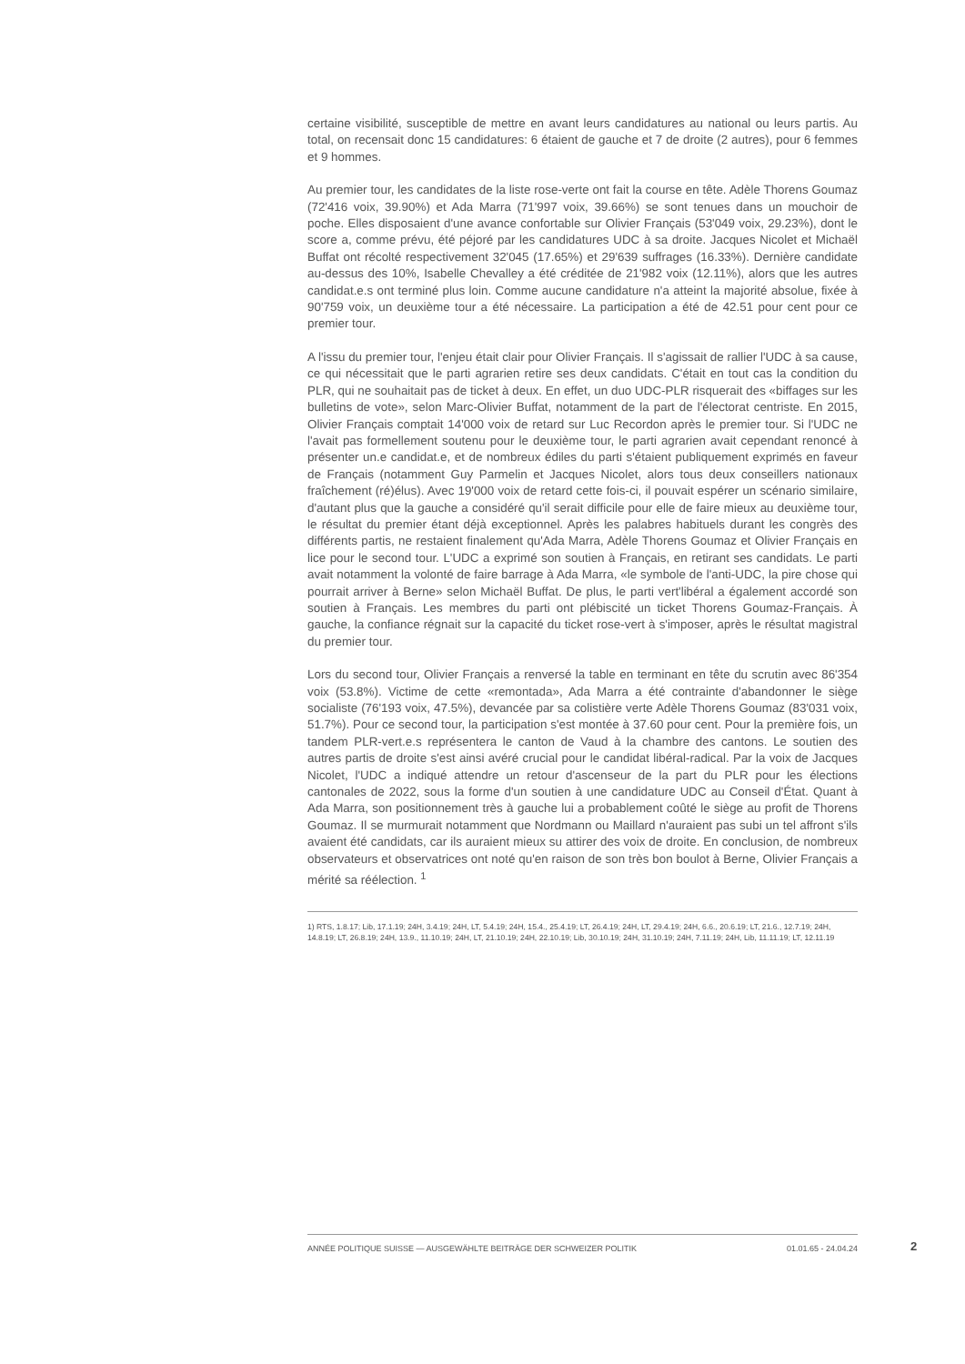certaine visibilité, susceptible de mettre en avant leurs candidatures au national ou leurs partis. Au total, on recensait donc 15 candidatures: 6 étaient de gauche et 7 de droite (2 autres), pour 6 femmes et 9 hommes.
Au premier tour, les candidates de la liste rose-verte ont fait la course en tête. Adèle Thorens Goumaz (72'416 voix, 39.90%) et Ada Marra (71'997 voix, 39.66%) se sont tenues dans un mouchoir de poche. Elles disposaient d'une avance confortable sur Olivier Français (53'049 voix, 29.23%), dont le score a, comme prévu, été péjoré par les candidatures UDC à sa droite. Jacques Nicolet et Michaël Buffat ont récolté respectivement 32'045 (17.65%) et 29'639 suffrages (16.33%). Dernière candidate au-dessus des 10%, Isabelle Chevalley a été créditée de 21'982 voix (12.11%), alors que les autres candidat.e.s ont terminé plus loin. Comme aucune candidature n'a atteint la majorité absolue, fixée à 90'759 voix, un deuxième tour a été nécessaire. La participation a été de 42.51 pour cent pour ce premier tour.
A l'issu du premier tour, l'enjeu était clair pour Olivier Français. Il s'agissait de rallier l'UDC à sa cause, ce qui nécessitait que le parti agrarien retire ses deux candidats. C'était en tout cas la condition du PLR, qui ne souhaitait pas de ticket à deux. En effet, un duo UDC-PLR risquerait des «biffages sur les bulletins de vote», selon Marc-Olivier Buffat, notamment de la part de l'électorat centriste. En 2015, Olivier Français comptait 14'000 voix de retard sur Luc Recordon après le premier tour. Si l'UDC ne l'avait pas formellement soutenu pour le deuxième tour, le parti agrarien avait cependant renoncé à présenter un.e candidat.e, et de nombreux édiles du parti s'étaient publiquement exprimés en faveur de Français (notamment Guy Parmelin et Jacques Nicolet, alors tous deux conseillers nationaux fraîchement (ré)élus). Avec 19'000 voix de retard cette fois-ci, il pouvait espérer un scénario similaire, d'autant plus que la gauche a considéré qu'il serait difficile pour elle de faire mieux au deuxième tour, le résultat du premier étant déjà exceptionnel. Après les palabres habituels durant les congrès des différents partis, ne restaient finalement qu'Ada Marra, Adèle Thorens Goumaz et Olivier Français en lice pour le second tour. L'UDC a exprimé son soutien à Français, en retirant ses candidats. Le parti avait notamment la volonté de faire barrage à Ada Marra, «le symbole de l'anti-UDC, la pire chose qui pourrait arriver à Berne» selon Michaël Buffat. De plus, le parti vert'libéral a également accordé son soutien à Français. Les membres du parti ont plébiscité un ticket Thorens Goumaz-Français. À gauche, la confiance régnait sur la capacité du ticket rose-vert à s'imposer, après le résultat magistral du premier tour.
Lors du second tour, Olivier Français a renversé la table en terminant en tête du scrutin avec 86'354 voix (53.8%). Victime de cette «remontada», Ada Marra a été contrainte d'abandonner le siège socialiste (76'193 voix, 47.5%), devancée par sa colistière verte Adèle Thorens Goumaz (83'031 voix, 51.7%). Pour ce second tour, la participation s'est montée à 37.60 pour cent. Pour la première fois, un tandem PLR-vert.e.s représentera le canton de Vaud à la chambre des cantons. Le soutien des autres partis de droite s'est ainsi avéré crucial pour le candidat libéral-radical. Par la voix de Jacques Nicolet, l'UDC a indiqué attendre un retour d'ascenseur de la part du PLR pour les élections cantonales de 2022, sous la forme d'un soutien à une candidature UDC au Conseil d'État. Quant à Ada Marra, son positionnement très à gauche lui a probablement coûté le siège au profit de Thorens Goumaz. Il se murmurait notamment que Nordmann ou Maillard n'auraient pas subi un tel affront s'ils avaient été candidats, car ils auraient mieux su attirer des voix de droite. En conclusion, de nombreux observateurs et observatrices ont noté qu'en raison de son très bon boulot à Berne, Olivier Français a mérité sa réélection. <sup>1</sup>
1) RTS, 1.8.17; Lib, 17.1.19; 24H, 3.4.19; 24H, LT, 5.4.19; 24H, 15.4., 25.4.19; LT, 26.4.19; 24H, LT, 29.4.19; 24H, 6.6., 20.6.19; LT, 21.6., 12.7.19; 24H, 14.8.19; LT, 26.8.19; 24H, 13.9., 11.10.19; 24H, LT, 21.10.19; 24H, 22.10.19; Lib, 30.10.19; 24H, 31.10.19; 24H, 7.11.19; 24H, Lib, 11.11.19; LT, 12.11.19
ANNÉE POLITIQUE SUISSE — AUSGEWÄHLTE BEITRÄGE DER SCHWEIZER POLITIK 01.01.65 - 24.04.24
2